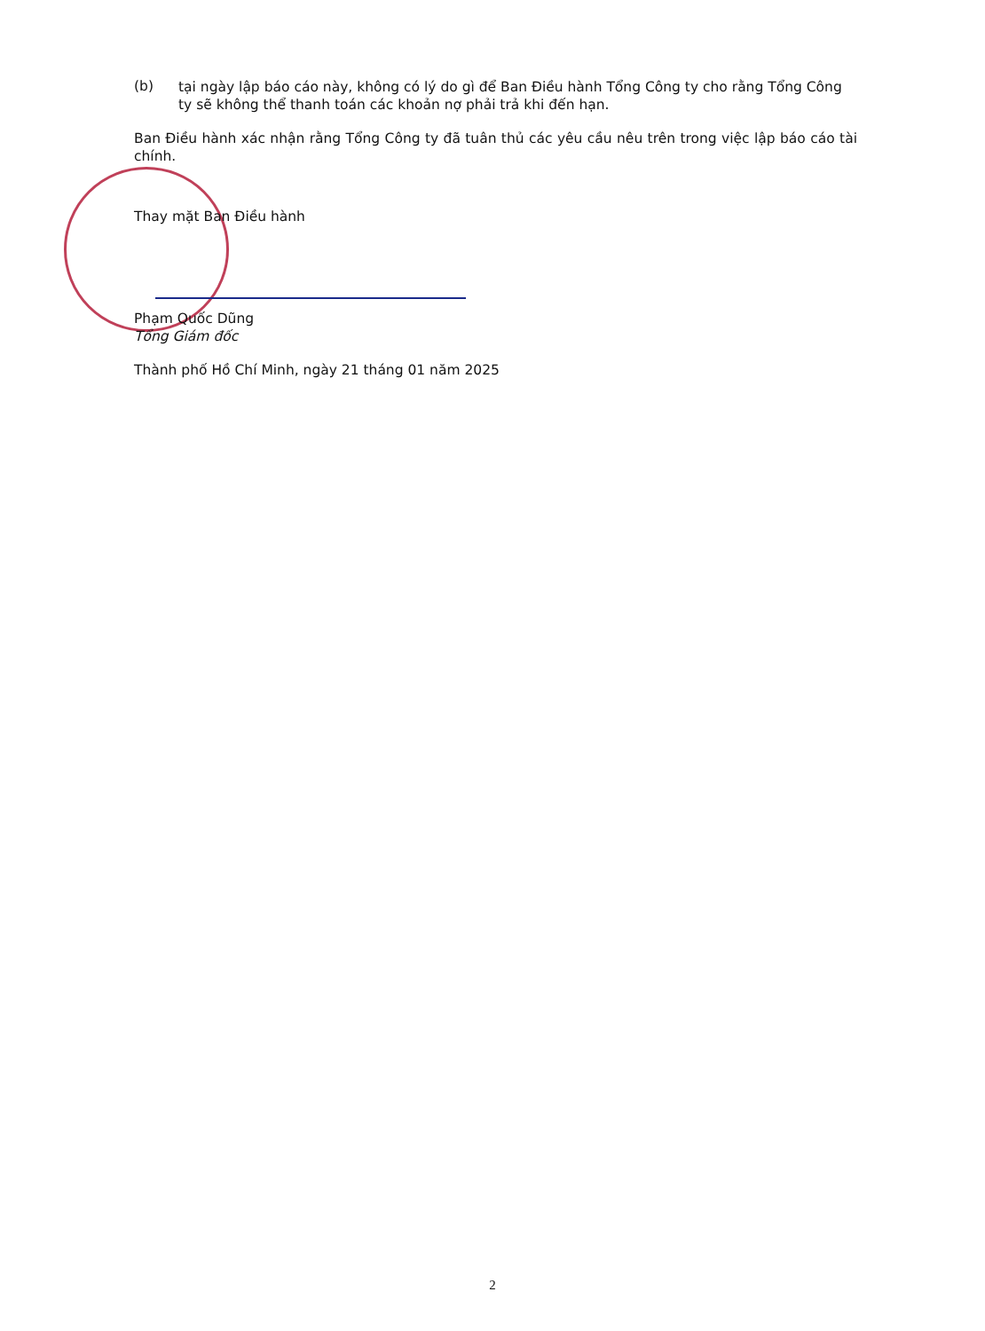(b)
tại ngày lập báo cáo này, không có lý do gì để Ban Điều hành Tổng Công ty cho rằng Tổng Công ty sẽ không thể thanh toán các khoản nợ phải trả khi đến hạn.
Ban Điều hành xác nhận rằng Tổng Công ty đã tuân thủ các yêu cầu nêu trên trong việc lập báo cáo tài chính.
Thay mặt Ban Điều hành
Phạm Quốc Dũng
Tổng Giám đốc
Thành phố Hồ Chí Minh, ngày 21 tháng 01 năm 2025
2